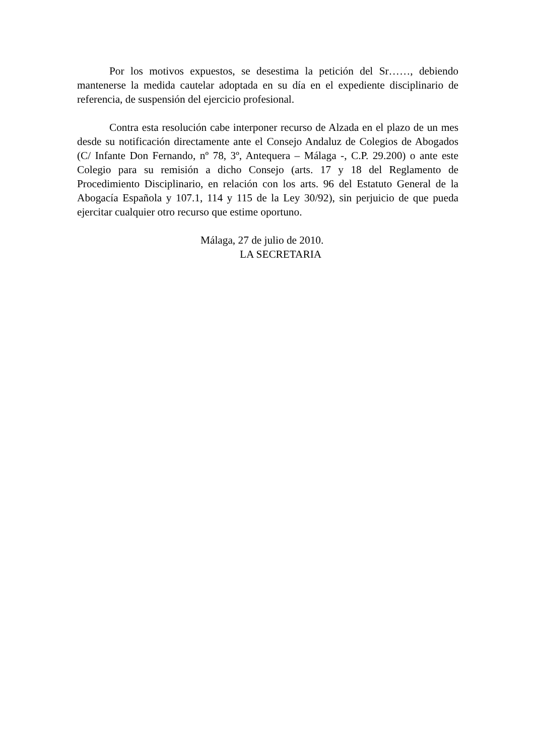Por los motivos expuestos, se desestima la petición del Sr……, debiendo mantenerse la medida cautelar adoptada en su día en el expediente disciplinario de referencia, de suspensión del ejercicio profesional.
Contra esta resolución cabe interponer recurso de Alzada en el plazo de un mes desde su notificación directamente ante el Consejo Andaluz de Colegios de Abogados (C/ Infante Don Fernando, nº 78, 3º, Antequera – Málaga -, C.P. 29.200) o ante este Colegio para su remisión a dicho Consejo (arts. 17 y 18 del Reglamento de Procedimiento Disciplinario, en relación con los arts. 96 del Estatuto General de la Abogacía Española y 107.1, 114 y 115 de la Ley 30/92), sin perjuicio de que pueda ejercitar cualquier otro recurso que estime oportuno.
Málaga, 27 de julio de 2010.
LA SECRETARIA